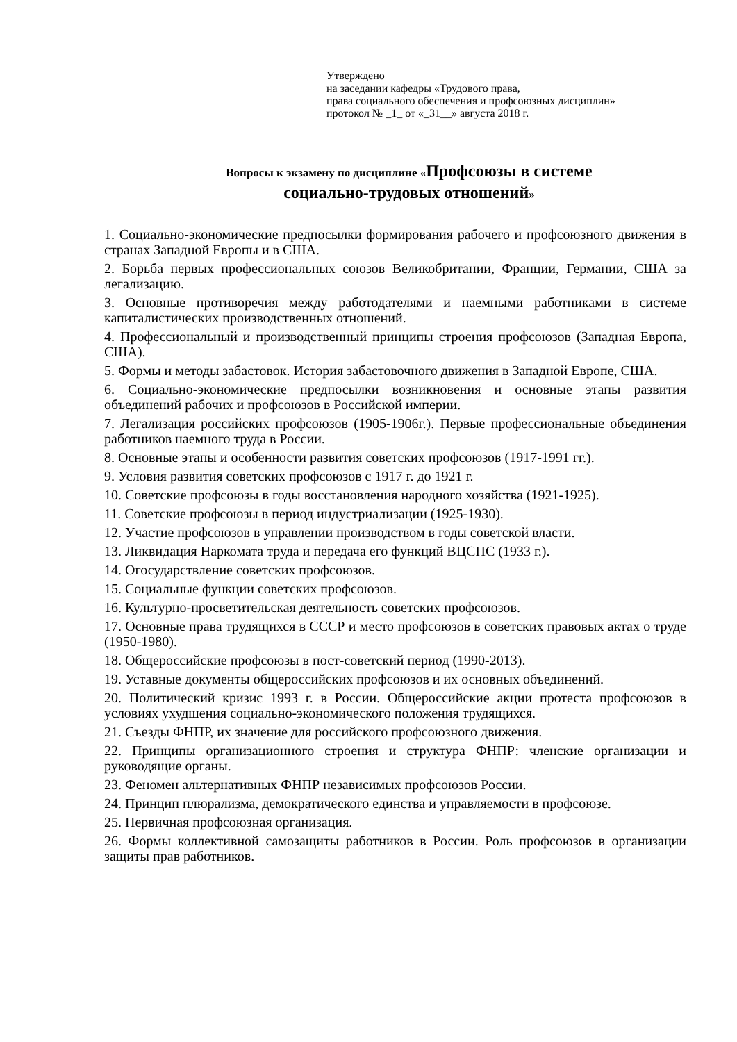Утверждено
на заседании кафедры «Трудового права,
права социального обеспечения и профсоюзных дисциплин»
протокол № _1_ от «_31__» августа 2018 г.
Вопросы к экзамену по дисциплине «Профсоюзы в системе
социально-трудовых отношений»
1. Социально-экономические предпосылки формирования рабочего и профсоюзного движения в странах Западной Европы и в США.
2. Борьба первых профессиональных союзов Великобритании, Франции, Германии, США за легализацию.
3. Основные противоречия между работодателями и наемными работниками в системе капиталистических производственных отношений.
4. Профессиональный и производственный принципы строения профсоюзов (Западная Европа, США).
5. Формы и методы забастовок. История забастовочного движения в Западной Европе, США.
6. Социально-экономические предпосылки возникновения и основные этапы развития объединений рабочих и профсоюзов в Российской империи.
7. Легализация российских профсоюзов (1905-1906г.). Первые профессиональные объединения работников наемного труда в России.
8. Основные этапы и особенности развития советских профсоюзов (1917-1991 гг.).
9. Условия развития советских профсоюзов с 1917 г. до 1921 г.
10. Советские профсоюзы в годы восстановления народного хозяйства (1921-1925).
11. Советские профсоюзы в период индустриализации (1925-1930).
12. Участие профсоюзов в управлении производством в годы советской власти.
13. Ликвидация Наркомата труда и передача его функций ВЦСПС (1933 г.).
14. Огосударствление советских профсоюзов.
15. Социальные функции советских профсоюзов.
16. Культурно-просветительская деятельность советских профсоюзов.
17. Основные права трудящихся в СССР и место профсоюзов в советских правовых актах о труде (1950-1980).
18. Общероссийские профсоюзы в пост-советский период (1990-2013).
19. Уставные документы общероссийских профсоюзов и их основных объединений.
20. Политический кризис 1993 г. в России. Общероссийские акции протеста профсоюзов в условиях ухудшения социально-экономического положения трудящихся.
21. Съезды ФНПР, их значение для российского профсоюзного движения.
22. Принципы организационного строения и структура ФНПР: членские организации и руководящие органы.
23. Феномен альтернативных ФНПР независимых профсоюзов России.
24. Принцип плюрализма, демократического единства и управляемости в профсоюзе.
25. Первичная профсоюзная организация.
26. Формы коллективной самозащиты работников в России. Роль профсоюзов в организации защиты прав работников.